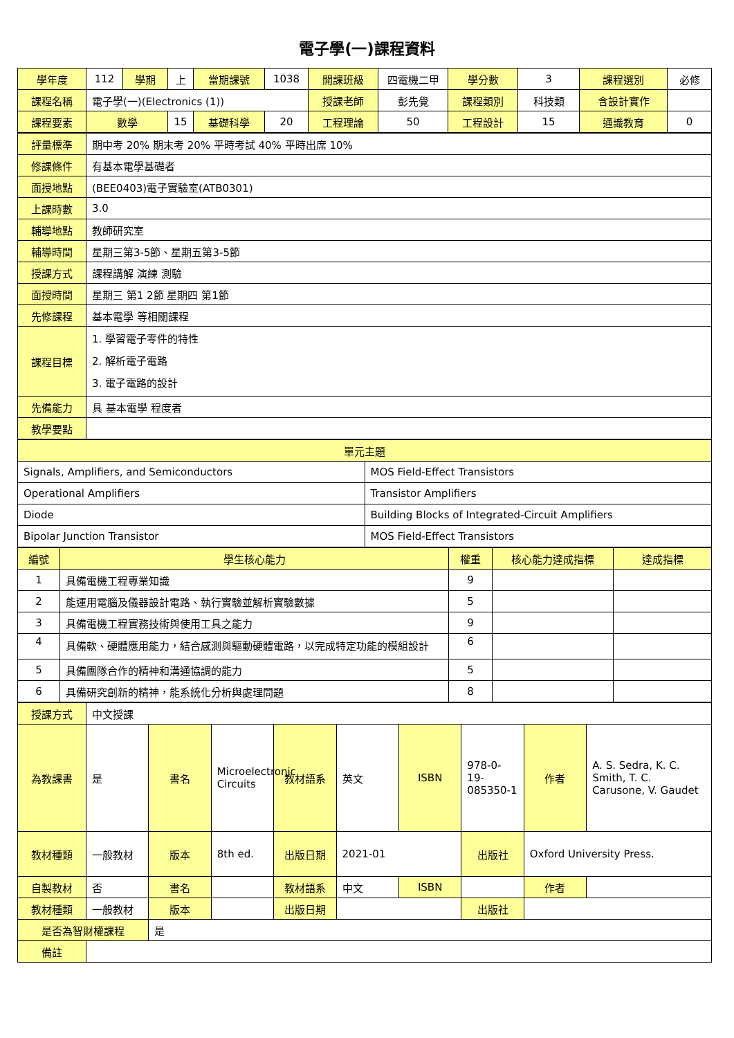電子學(一)課程資料
| 學年度 | 112 | 學期 | 上 | 當期課號 | 1038 | 開課班級 | 四電機二甲 | 學分數 | 3 | 課程選別 | 必修 |
| 課程名稱 | 電子學(一)(Electronics (1)) | | | | | 授課老師 | 彭先覺 | 課程類別 | 科技類 | 含設計實作 | |
| 課程要素 | 數學 | | 15 | 基礎科學 | 20 | 工程理論 | 50 | 工程設計 | 15 | 通識教育 | 0 |
| 評量標準 | 期中考 20% 期末考 20% 平時考試 40% 平時出席 10% |
| 修課條件 | 有基本電學基礎者 |
| 面授地點 | (BEE0403)電子實驗室(ATB0301) |
| 上課時數 | 3.0 |
| 輔導地點 | 教師研究室 |
| 輔導時間 | 星期三第3-5節、星期五第3-5節 |
| 授課方式 | 課程講解 演練 測驗 |
| 面授時間 | 星期三 第1 2節 星期四 第1節 |
| 先修課程 | 基本電學 等相關課程 |
| 課程目標 | 1. 學習電子零件的特性 2. 解析電子電路 3. 電子電路的設計 |
| 先備能力 | 具 基本電學 程度者 |
| 教學要點 | |
| 單元主題 | |
| Signals, Amplifiers, and Semiconductors | MOS Field-Effect Transistors |
| Operational Amplifiers | Transistor Amplifiers |
| Diode | Building Blocks of Integrated-Circuit Amplifiers |
| Bipolar Junction Transistor | MOS Field-Effect Transistors |
| 編號 | 學生核心能力 | 權重 | 核心能力達成指標 | 達成指標 |
| --- | --- | --- | --- | --- |
| 1 | 具備電機工程專業知識 | 9 | | |
| 2 | 能運用電腦及儀器設計電路、執行實驗並解析實驗數據 | 5 | | |
| 3 | 具備電機工程實務技術與使用工具之能力 | 9 | | |
| 4 | 具備軟、硬體應用能力，結合感測與驅動硬體電路，以完成特定功能的模組設計 | 6 | | |
| 5 | 具備團隊合作的精神和溝通協調的能力 | 5 | | |
| 6 | 具備研究創新的精神，能系統化分析與處理問題 | 8 | | |
| 授課方式 | 中文授課 | | | | | | | | |
| 為教課書 | 是 | 書名 | Microelectronic Circuits | 教材語系 | 英文 | ISBN | 978-0-19-085350-1 | 作者 | A. S. Sedra, K. C. Smith, T. C. Carusone, V. Gaudet |
| 教材種類 | 一般教材 | 版本 | 8th ed. | 出版日期 | 2021-01 | | 出版社 | Oxford University Press. | |
| 自製教材 | 否 | 書名 | | 教材語系 | 中文 | ISBN | | 作者 | |
| 教材種類 | 一般教材 | 版本 | | 出版日期 | | | 出版社 | | |
| 是否為智財權課程 | | 是 | | | | | | | |
| 備註 | | | | | | | | | |